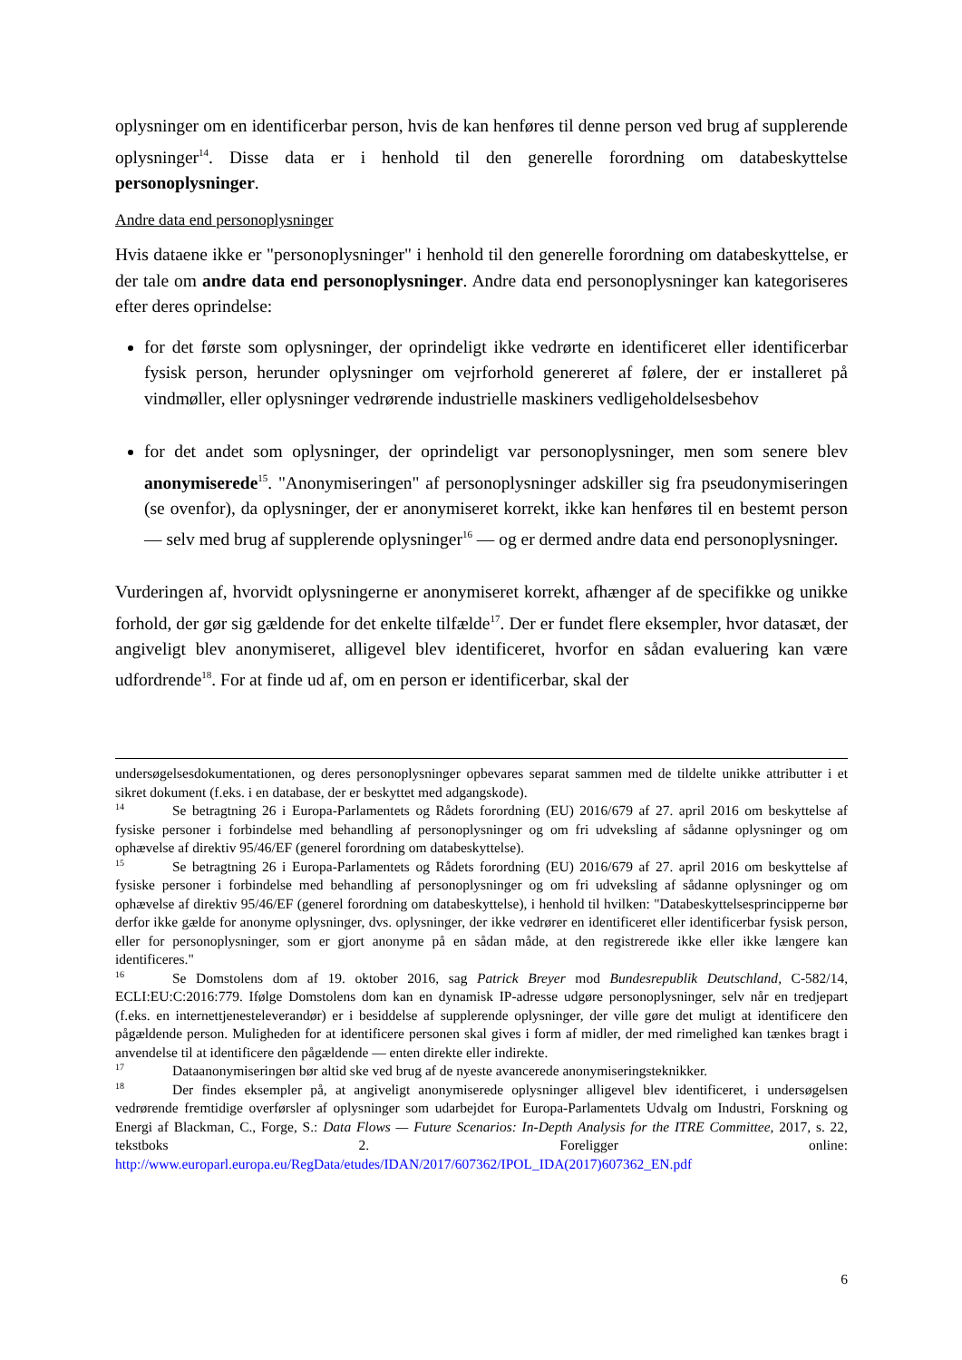oplysninger om en identificerbar person, hvis de kan henføres til denne person ved brug af supplerende oplysninger<sup>14</sup>. Disse data er i henhold til den generelle forordning om databeskyttelse personoplysninger.
Andre data end personoplysninger
Hvis dataene ikke er "personoplysninger" i henhold til den generelle forordning om databeskyttelse, er der tale om andre data end personoplysninger. Andre data end personoplysninger kan kategoriseres efter deres oprindelse:
for det første som oplysninger, der oprindeligt ikke vedrørte en identificeret eller identificerbar fysisk person, herunder oplysninger om vejrforhold genereret af følere, der er installeret på vindmøller, eller oplysninger vedrørende industrielle maskiners vedligeholdelsesbehov
for det andet som oplysninger, der oprindeligt var personoplysninger, men som senere blev anonymiserede<sup>15</sup>. "Anonymiseringen" af personoplysninger adskiller sig fra pseudonymiseringen (se ovenfor), da oplysninger, der er anonymiseret korrekt, ikke kan henføres til en bestemt person — selv med brug af supplerende oplysninger<sup>16</sup> — og er dermed andre data end personoplysninger.
Vurderingen af, hvorvidt oplysningerne er anonymiseret korrekt, afhænger af de specifikke og unikke forhold, der gør sig gældende for det enkelte tilfælde<sup>17</sup>. Der er fundet flere eksempler, hvor datasæt, der angiveligt blev anonymiseret, alligevel blev identificeret, hvorfor en sådan evaluering kan være udfordrende<sup>18</sup>. For at finde ud af, om en person er identificerbar, skal der
undersøgelsesdokumentationen, og deres personoplysninger opbevares separat sammen med de tildelte unikke attributter i et sikret dokument (f.eks. i en database, der er beskyttet med adgangskode).
14 Se betragtning 26 i Europa-Parlamentets og Rådets forordning (EU) 2016/679 af 27. april 2016 om beskyttelse af fysiske personer i forbindelse med behandling af personoplysninger og om fri udveksling af sådanne oplysninger og om ophævelse af direktiv 95/46/EF (generel forordning om databeskyttelse).
15 Se betragtning 26 i Europa-Parlamentets og Rådets forordning (EU) 2016/679 af 27. april 2016 om beskyttelse af fysiske personer i forbindelse med behandling af personoplysninger og om fri udveksling af sådanne oplysninger og om ophævelse af direktiv 95/46/EF (generel forordning om databeskyttelse), i henhold til hvilken: "Databeskyttelsesprincipperne bør derfor ikke gælde for anonyme oplysninger, dvs. oplysninger, der ikke vedrører en identificeret eller identificerbar fysisk person, eller for personoplysninger, som er gjort anonyme på en sådan måde, at den registrerede ikke eller ikke længere kan identificeres."
16 Se Domstolens dom af 19. oktober 2016, sag Patrick Breyer mod Bundesrepublik Deutschland, C-582/14, ECLI:EU:C:2016:779. Ifølge Domstolens dom kan en dynamisk IP-adresse udgøre personoplysninger, selv når en tredjepart (f.eks. en internettjenesteleverandør) er i besiddelse af supplerende oplysninger, der ville gøre det muligt at identificere den pågældende person. Muligheden for at identificere personen skal gives i form af midler, der med rimelighed kan tænkes bragt i anvendelse til at identificere den pågældende — enten direkte eller indirekte.
17 Dataanonymiseringen bør altid ske ved brug af de nyeste avancerede anonymiseringsteknikker.
18 Der findes eksempler på, at angiveligt anonymiserede oplysninger alligevel blev identificeret, i undersøgelsen vedrørende fremtidige overførsler af oplysninger som udarbejdet for Europa-Parlamentets Udvalg om Industri, Forskning og Energi af Blackman, C., Forge, S.: Data Flows — Future Scenarios: In-Depth Analysis for the ITRE Committee, 2017, s. 22, tekstboks 2. Foreligger online: http://www.europarl.europa.eu/RegData/etudes/IDAN/2017/607362/IPOL_IDA(2017)607362_EN.pdf
6